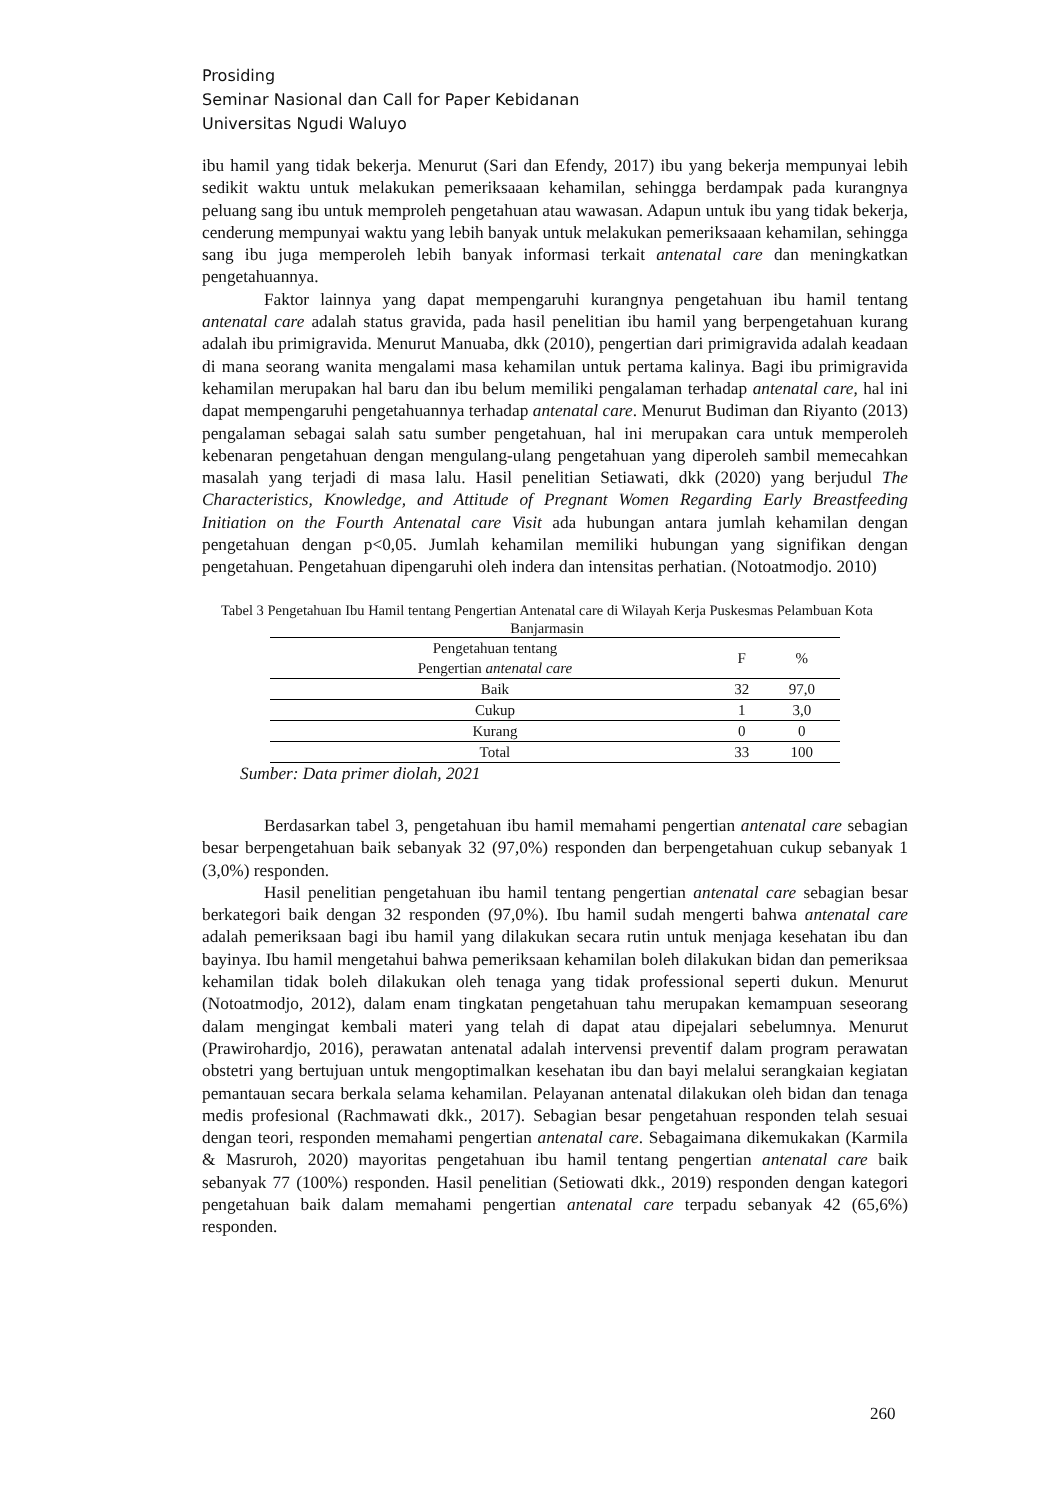Prosiding
Seminar Nasional dan Call for Paper Kebidanan
Universitas Ngudi Waluyo
ibu hamil yang tidak bekerja. Menurut (Sari dan Efendy, 2017) ibu yang bekerja mempunyai lebih sedikit waktu untuk melakukan pemeriksaaan kehamilan, sehingga berdampak pada kurangnya peluang sang ibu untuk memproleh pengetahuan atau wawasan. Adapun untuk ibu yang tidak bekerja, cenderung mempunyai waktu yang lebih banyak untuk melakukan pemeriksaaan kehamilan, sehingga sang ibu juga memperoleh lebih banyak informasi terkait antenatal care dan meningkatkan pengetahuannya.
Faktor lainnya yang dapat mempengaruhi kurangnya pengetahuan ibu hamil tentang antenatal care adalah status gravida, pada hasil penelitian ibu hamil yang berpengetahuan kurang adalah ibu primigravida. Menurut Manuaba, dkk (2010), pengertian dari primigravida adalah keadaan di mana seorang wanita mengalami masa kehamilan untuk pertama kalinya. Bagi ibu primigravida kehamilan merupakan hal baru dan ibu belum memiliki pengalaman terhadap antenatal care, hal ini dapat mempengaruhi pengetahuannya terhadap antenatal care. Menurut Budiman dan Riyanto (2013) pengalaman sebagai salah satu sumber pengetahuan, hal ini merupakan cara untuk memperoleh kebenaran pengetahuan dengan mengulang-ulang pengetahuan yang diperoleh sambil memecahkan masalah yang terjadi di masa lalu. Hasil penelitian Setiawati, dkk (2020) yang berjudul The Characteristics, Knowledge, and Attitude of Pregnant Women Regarding Early Breastfeeding Initiation on the Fourth Antenatal care Visit ada hubungan antara jumlah kehamilan dengan pengetahuan dengan p<0,05. Jumlah kehamilan memiliki hubungan yang signifikan dengan pengetahuan. Pengetahuan dipengaruhi oleh indera dan intensitas perhatian. (Notoatmodjo. 2010)
Tabel 3 Pengetahuan Ibu Hamil tentang Pengertian Antenatal care di Wilayah Kerja Puskesmas Pelambuan Kota Banjarmasin
| Pengetahuan tentang Pengertian antenatal care | F | % |
| --- | --- | --- |
| Baik | 32 | 97,0 |
| Cukup | 1 | 3,0 |
| Kurang | 0 | 0 |
| Total | 33 | 100 |
Sumber: Data primer diolah, 2021
Berdasarkan tabel 3, pengetahuan ibu hamil memahami pengertian antenatal care sebagian besar berpengetahuan baik sebanyak 32 (97,0%) responden dan berpengetahuan cukup sebanyak 1 (3,0%) responden.
Hasil penelitian pengetahuan ibu hamil tentang pengertian antenatal care sebagian besar berkategori baik dengan 32 responden (97,0%). Ibu hamil sudah mengerti bahwa antenatal care adalah pemeriksaan bagi ibu hamil yang dilakukan secara rutin untuk menjaga kesehatan ibu dan bayinya. Ibu hamil mengetahui bahwa pemeriksaan kehamilan boleh dilakukan bidan dan pemeriksaa kehamilan tidak boleh dilakukan oleh tenaga yang tidak professional seperti dukun. Menurut (Notoatmodjo, 2012), dalam enam tingkatan pengetahuan tahu merupakan kemampuan seseorang dalam mengingat kembali materi yang telah di dapat atau dipejalari sebelumnya. Menurut (Prawirohardjo, 2016), perawatan antenatal adalah intervensi preventif dalam program perawatan obstetri yang bertujuan untuk mengoptimalkan kesehatan ibu dan bayi melalui serangkaian kegiatan pemantauan secara berkala selama kehamilan. Pelayanan antenatal dilakukan oleh bidan dan tenaga medis profesional (Rachmawati dkk., 2017). Sebagian besar pengetahuan responden telah sesuai dengan teori, responden memahami pengertian antenatal care. Sebagaimana dikemukakan (Karmila & Masruroh, 2020) mayoritas pengetahuan ibu hamil tentang pengertian antenatal care baik sebanyak 77 (100%) responden. Hasil penelitian (Setiowati dkk., 2019) responden dengan kategori pengetahuan baik dalam memahami pengertian antenatal care terpadu sebanyak 42 (65,6%) responden.
260